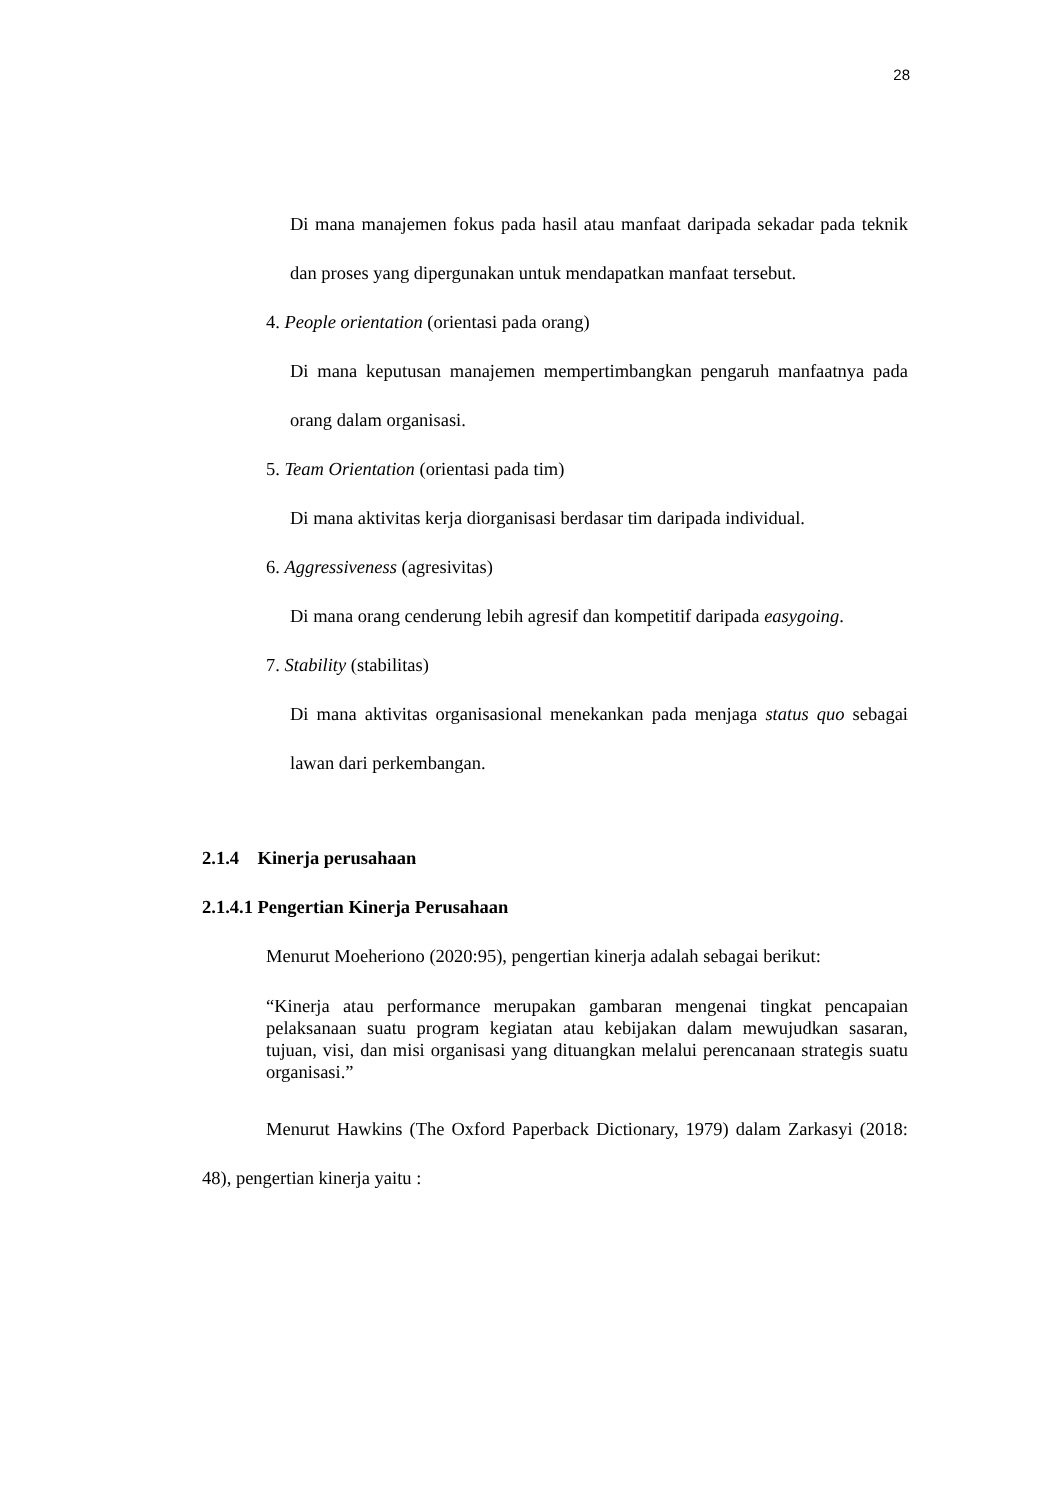28
Di mana manajemen fokus pada hasil atau manfaat daripada sekadar pada teknik dan proses yang dipergunakan untuk mendapatkan manfaat tersebut.
4. People orientation (orientasi pada orang)
Di mana keputusan manajemen mempertimbangkan pengaruh manfaatnya pada orang dalam organisasi.
5. Team Orientation (orientasi pada tim)
Di mana aktivitas kerja diorganisasi berdasar tim daripada individual.
6. Aggressiveness (agresivitas)
Di mana orang cenderung lebih agresif dan kompetitif daripada easygoing.
7. Stability (stabilitas)
Di mana aktivitas organisasional menekankan pada menjaga status quo sebagai lawan dari perkembangan.
2.1.4 Kinerja perusahaan
2.1.4.1 Pengertian Kinerja Perusahaan
Menurut Moeheriono (2020:95), pengertian kinerja adalah sebagai berikut:
“Kinerja atau performance merupakan gambaran mengenai tingkat pencapaian pelaksanaan suatu program kegiatan atau kebijakan dalam mewujudkan sasaran, tujuan, visi, dan misi organisasi yang dituangkan melalui perencanaan strategis suatu organisasi.”
Menurut Hawkins (The Oxford Paperback Dictionary, 1979) dalam Zarkasyi (2018: 48), pengertian kinerja yaitu :